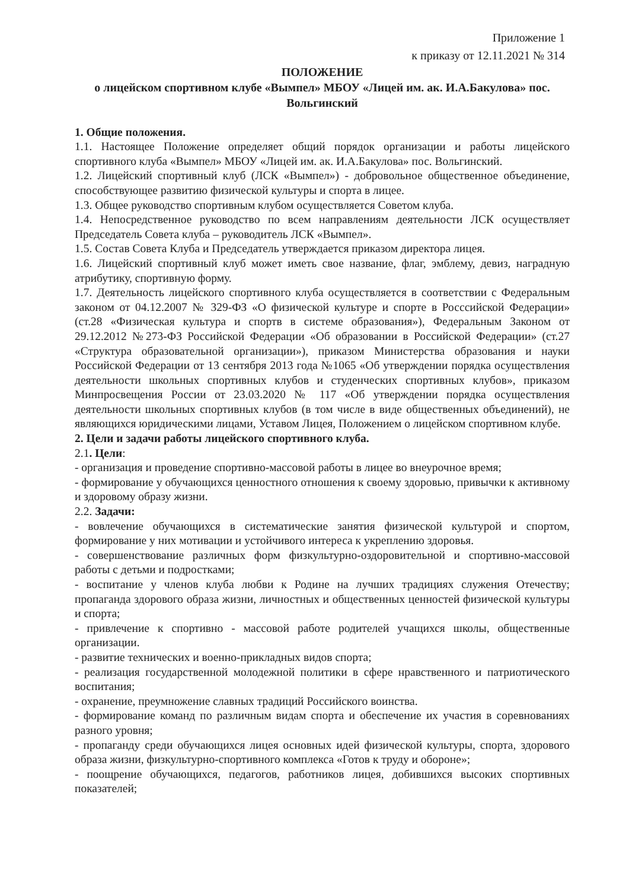Приложение 1
к приказу от 12.11.2021 № 314
ПОЛОЖЕНИЕ
о лицейском спортивном клубе «Вымпел» МБОУ «Лицей им. ак. И.А.Бакулова» пос. Вольгинский
1. Общие положения.
1.1. Настоящее Положение определяет общий порядок организации и работы лицейского спортивного клуба «Вымпел» МБОУ «Лицей им. ак. И.А.Бакулова» пос. Вольгинский.
1.2. Лицейский спортивный клуб (ЛСК «Вымпел») - добровольное общественное объединение, способствующее развитию физической культуры и спорта в лицее.
1.3. Общее руководство спортивным клубом осуществляется Советом клуба.
1.4. Непосредственное руководство по всем направлениям деятельности ЛСК осуществляет Председатель Совета клуба – руководитель ЛСК «Вымпел».
1.5. Состав Совета Клуба и Председатель утверждается приказом директора лицея.
1.6. Лицейский спортивный клуб может иметь свое название, флаг, эмблему, девиз, наградную атрибутику, спортивную форму.
1.7. Деятельность лицейского спортивного клуба осуществляется в соответствии с Федеральным законом от 04.12.2007 № 329-ФЗ «О физической культуре и спорте в Росcсийской Федерации» (ст.28 «Физическая культура и спортв в системе образования»), Федеральным Законом от 29.12.2012 №273-ФЗ Российской Федерации «Об образовании в Российской Федерации» (ст.27 «Структура образовательной организации»), приказом Министерства образования и науки Российской Федерации от 13 сентября 2013 года №1065 «Об утверждении порядка осуществления деятельности школьных спортивных клубов и студенческих спортивных клубов», приказом Минпросвещения России от 23.03.2020 № 117 «Об утверждении порядка осуществления деятельности школьных спортивных клубов (в том числе в виде общественных объединений), не являющихся юридическими лицами, Уставом Лицея, Положением о лицейском спортивном клубе.
2. Цели и задачи работы лицейского спортивного клуба.
2.1. Цели:
- организация и проведение спортивно-массовой работы в лицее во внеурочное время;
- формирование у обучающихся ценностного отношения к своему здоровью, привычки к активному и здоровому образу жизни.
2.2. Задачи:
- вовлечение обучающихся в систематические занятия физической культурой и спортом, формирование у них мотивации и устойчивого интереса к укреплению здоровья.
- совершенствование различных форм физкультурно-оздоровительной и спортивно-массовой работы с детьми и подростками;
- воспитание у членов клуба любви к Родине на лучших традициях служения Отечеству; пропаганда здорового образа жизни, личностных и общественных ценностей физической культуры и спорта;
- привлечение к спортивно - массовой работе родителей учащихся школы, общественные организации.
- развитие технических и военно-прикладных видов спорта;
- реализация государственной молодежной политики в сфере нравственного и патриотического воспитания;
- охранение, преумножение славных традиций Российского воинства.
- формирование команд по различным видам спорта и обеспечение их участия в соревнованиях разного уровня;
- пропаганду среди обучающихся лицея основных идей физической культуры, спорта, здорового образа жизни, физкультурно-спортивного комплекса «Готов к труду и обороне»;
- поощрение обучающихся, педагогов, работников лицея, добившихся высоких спортивных показателей;